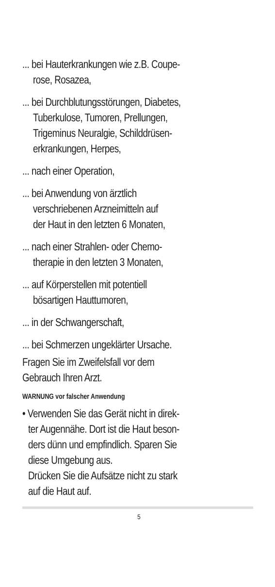... bei Hauterkrankungen wie z.B. Coupe-
rose, Rosazea,
... bei Durchblutungsstörungen, Diabetes,
Tuberkulose, Tumoren, Prellungen,
Trigeminus Neuralgie, Schilddrüsen-
erkrankungen, Herpes,
... nach einer Operation,
... bei Anwendung von ärztlich
verschriebenen Arzneimitteln auf
der Haut in den letzten 6 Monaten,
... nach einer Strahlen- oder Chemo-
therapie in den letzten 3 Monaten,
... auf Körperstellen mit potentiell
bösartigen Hauttumoren,
... in der Schwangerschaft,
... bei Schmerzen ungeklärter Ursache.
Fragen Sie im Zweifelsfall vor dem
Gebrauch Ihren Arzt.
WARNUNG vor falscher Anwendung
• Verwenden Sie das Gerät nicht in direk-
ter Augennähe. Dort ist die Haut beson-
ders dünn und empfindlich. Sparen Sie
diese Umgebung aus.
Drücken Sie die Aufsätze nicht zu stark
auf die Haut auf.
5